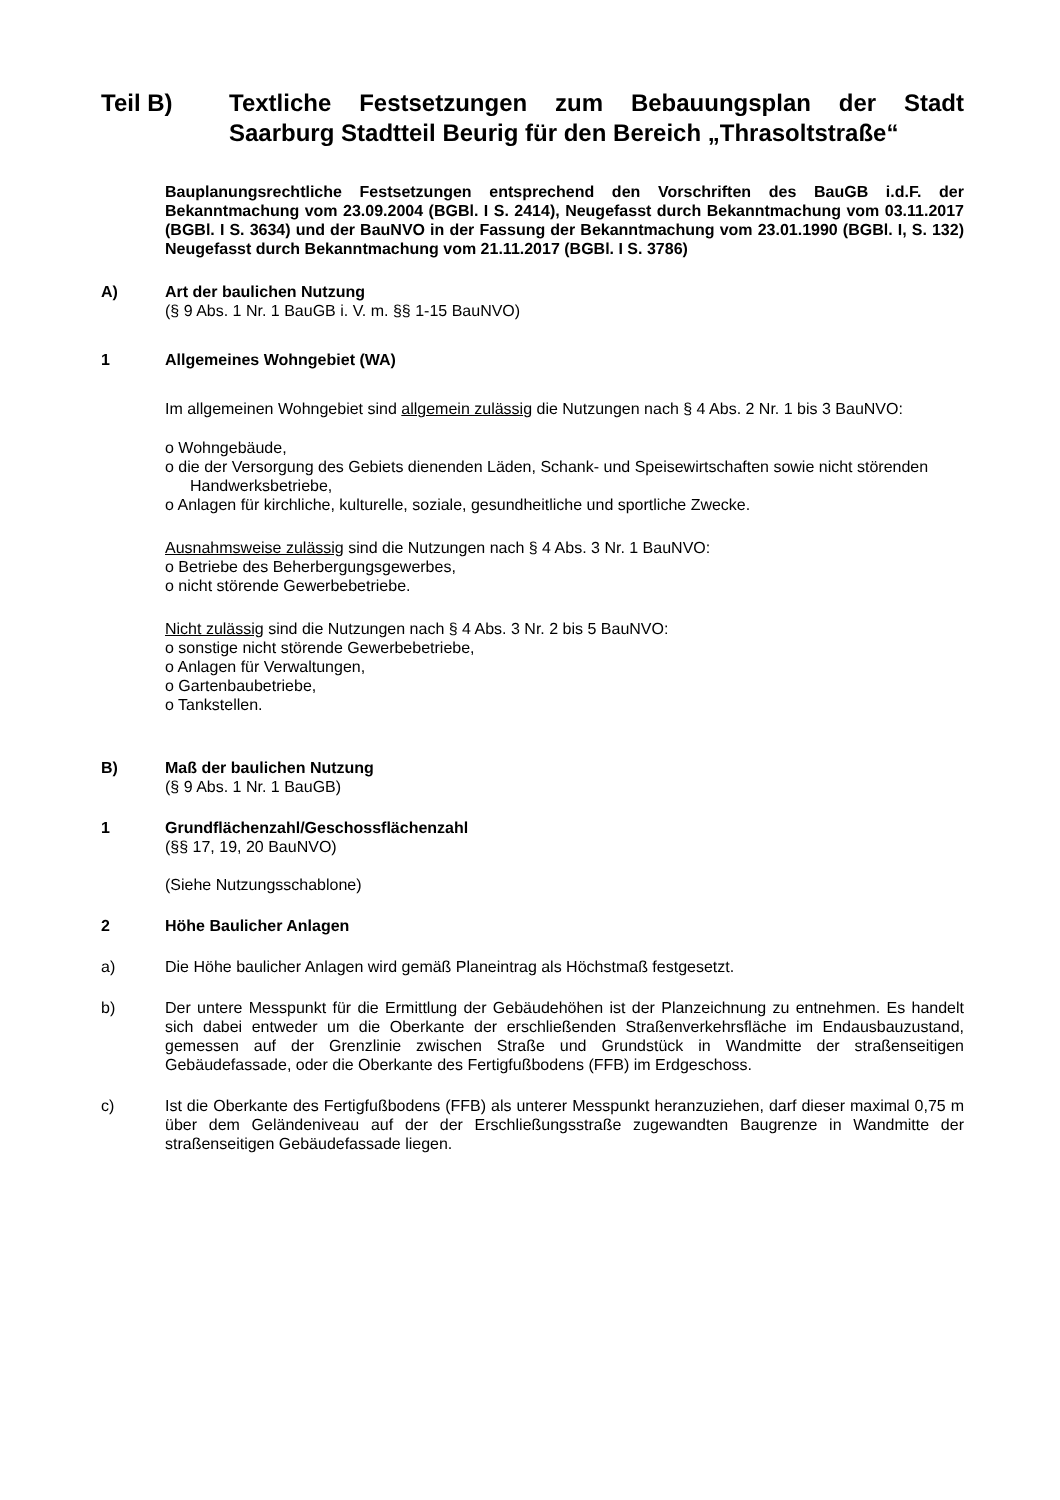Teil B) Textliche Festsetzungen zum Bebauungsplan der Stadt Saarburg Stadtteil Beurig für den Bereich „Thrasoltstraße“
Bauplanungsrechtliche Festsetzungen entsprechend den Vorschriften des BauGB i.d.F. der Bekanntmachung vom 23.09.2004 (BGBl. I S. 2414), Neugefasst durch Bekanntmachung vom 03.11.2017 (BGBl. I S. 3634) und der BauNVO in der Fassung der Bekanntmachung vom 23.01.1990 (BGBl. I, S. 132) Neugefasst durch Bekanntmachung vom 21.11.2017 (BGBl. I S. 3786)
A) Art der baulichen Nutzung
(§ 9 Abs. 1 Nr. 1 BauGB i. V. m. §§ 1-15 BauNVO)
1 Allgemeines Wohngebiet (WA)
Im allgemeinen Wohngebiet sind allgemein zulässig die Nutzungen nach § 4 Abs. 2 Nr. 1 bis 3 BauNVO:
o Wohngebäude,
o die der Versorgung des Gebiets dienenden Läden, Schank- und Speisewirtschaften sowie nicht störenden Handwerksbetriebe,
o Anlagen für kirchliche, kulturelle, soziale, gesundheitliche und sportliche Zwecke.
Ausnahmsweise zulässig sind die Nutzungen nach § 4 Abs. 3 Nr. 1 BauNVO:
o Betriebe des Beherbergungsgewerbes,
o nicht störende Gewerbebetriebe.
Nicht zulässig sind die Nutzungen nach § 4 Abs. 3 Nr. 2 bis 5 BauNVO:
o sonstige nicht störende Gewerbebetriebe,
o Anlagen für Verwaltungen,
o Gartenbaubetriebe,
o Tankstellen.
B) Maß der baulichen Nutzung
(§ 9 Abs. 1 Nr. 1 BauGB)
1 Grundflächenzahl/Geschossflächenzahl
(§§ 17, 19, 20 BauNVO)
(Siehe Nutzungsschablone)
2 Höhe Baulicher Anlagen
a) Die Höhe baulicher Anlagen wird gemäß Planeintrag als Höchstmaß festgesetzt.
b) Der untere Messpunkt für die Ermittlung der Gebäudehöhen ist der Planzeichnung zu entnehmen. Es handelt sich dabei entweder um die Oberkante der erschließenden Straßenverkehrsfläche im Endausbauzustand, gemessen auf der Grenzlinie zwischen Straße und Grundstück in Wandmitte der straßenseitigen Gebäudefassade, oder die Oberkante des Fertigfußbodens (FFB) im Erdgeschoss.
c) Ist die Oberkante des Fertigfußbodens (FFB) als unterer Messpunkt heranzuziehen, darf dieser maximal 0,75 m über dem Geländeniveau auf der der Erschließungsstraße zugewandten Baugrenze in Wandmitte der straßenseitigen Gebäudefassade liegen.